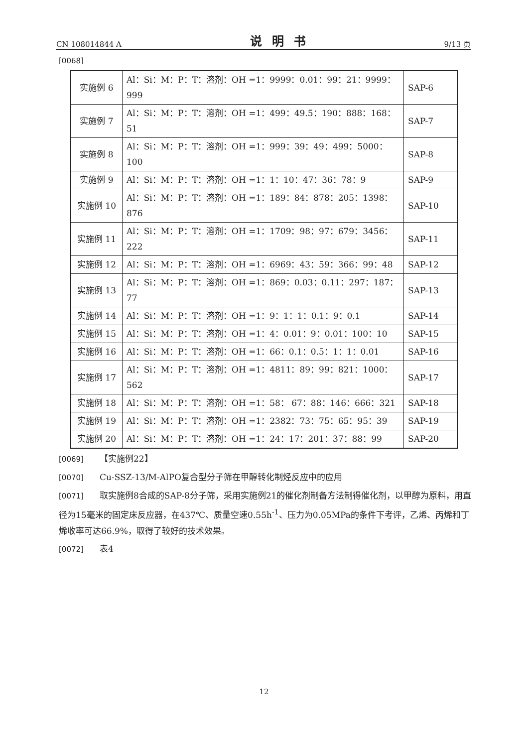CN 108014844 A 说明书 9/13 页
[0068]
| 实施例 6 | Al：Si：M：P：T：溶剂：OH =1：9999：0.01：99：21：9999：999 | SAP-6 |
| 实施例 7 | Al：Si：M：P：T：溶剂：OH =1：499：49.5：190：888：168：51 | SAP-7 |
| 实施例 8 | Al：Si：M：P：T：溶剂：OH =1：999：39：49：499：5000：100 | SAP-8 |
| 实施例 9 | Al：Si：M：P：T：溶剂：OH =1：1：10：47：36：78：9 | SAP-9 |
| 实施例 10 | Al：Si：M：P：T：溶剂：OH =1：189：84：878：205：1398：876 | SAP-10 |
| 实施例 11 | Al：Si：M：P：T：溶剂：OH =1：1709：98：97：679：3456：222 | SAP-11 |
| 实施例 12 | Al：Si：M：P：T：溶剂：OH =1：6969：43：59：366：99：48 | SAP-12 |
| 实施例 13 | Al：Si：M：P：T：溶剂：OH =1：869：0.03：0.11：297：187：77 | SAP-13 |
| 实施例 14 | Al：Si：M：P：T：溶剂：OH =1：9：1：1：0.1：9：0.1 | SAP-14 |
| 实施例 15 | Al：Si：M：P：T：溶剂：OH =1：4：0.01：9：0.01：100：10 | SAP-15 |
| 实施例 16 | Al：Si：M：P：T：溶剂：OH =1：66：0.1：0.5：1：1：0.01 | SAP-16 |
| 实施例 17 | Al：Si：M：P：T：溶剂：OH =1：4811：89：99：821：1000：562 | SAP-17 |
| 实施例 18 | Al：Si：M：P：T：溶剂：OH =1：58： 67：88：146：666：321 | SAP-18 |
| 实施例 19 | Al：Si：M：P：T：溶剂：OH =1：2382：73：75：65：95：39 | SAP-19 |
| 实施例 20 | Al：Si：M：P：T：溶剂：OH =1：24：17：201：37：88：99 | SAP-20 |
[0069] 【实施例22】
[0070] Cu-SSZ-13/M-AlPO复合型分子筛在甲醇转化制烃反应中的应用
[0071] 取实施例8合成的SAP-8分子筛，采用实施例21的催化剂制备方法制得催化剂，以甲醇为原料，用直径为15毫米的固定床反应器，在437℃、质量空速0.55h<sup>-1</sup>、压力为0.05MPa的条件下考评，乙烯、丙烯和丁烯收率可达66.9%，取得了较好的技术效果。
[0072] 表4
12